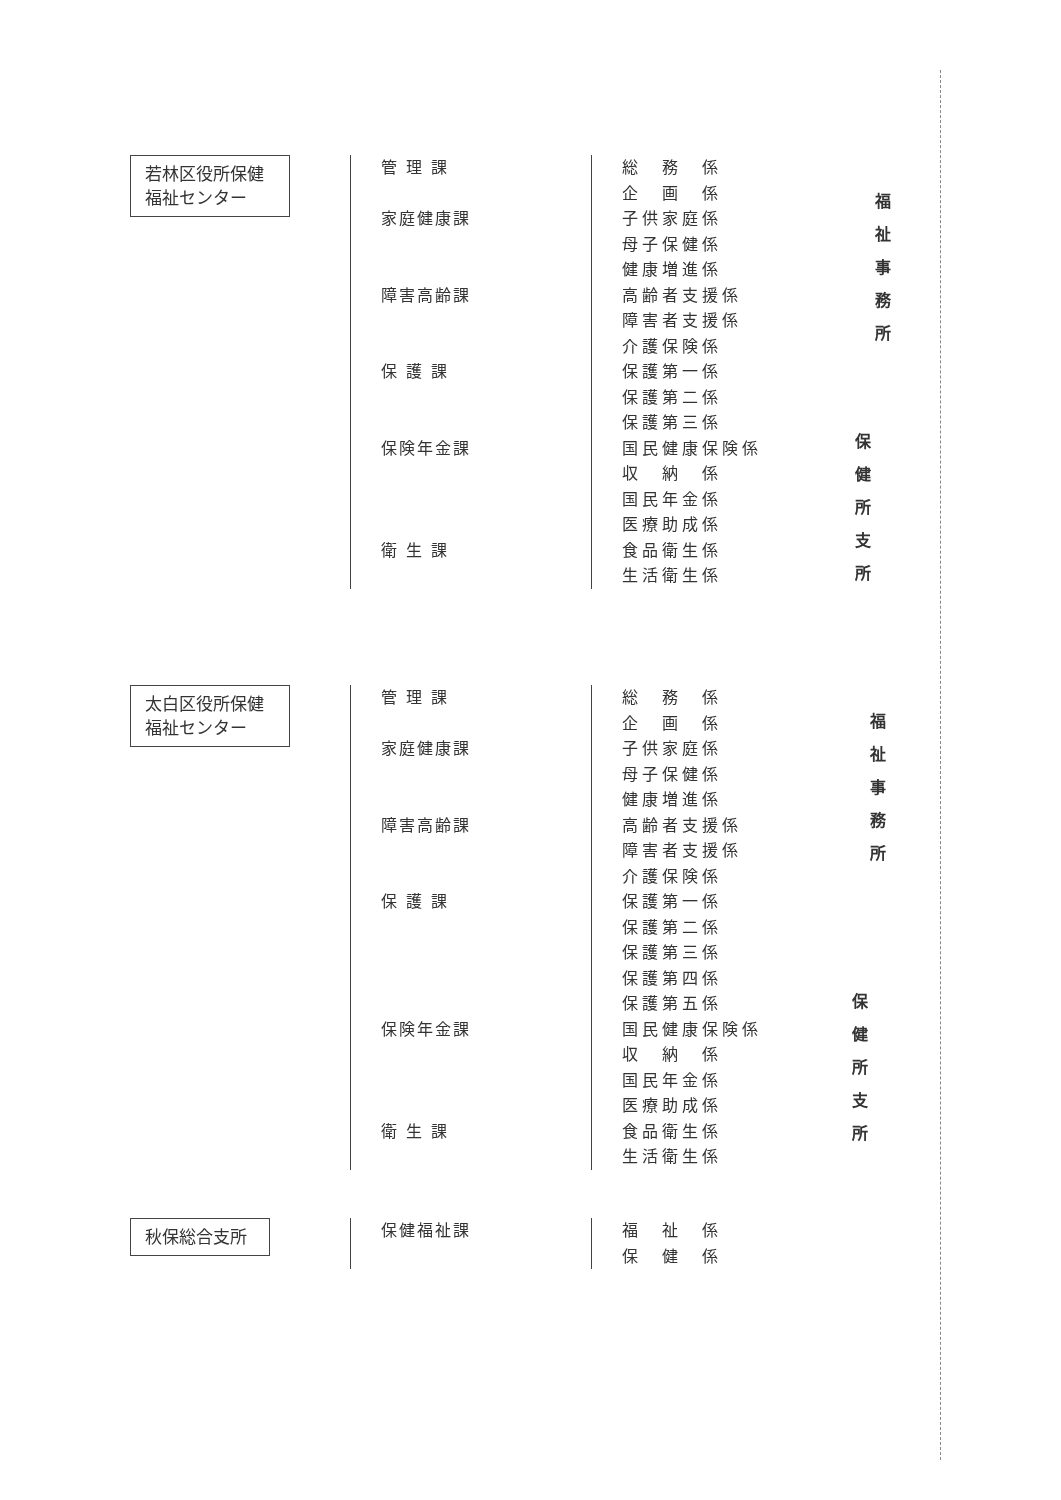若林区役所保健
福祉センター
管 理 課 総　務　係
企　画　係
家庭健康課 子供家庭係
母子保健係
健康増進係
障害高齢課 高齢者支援係
障害者支援係
介護保険係
保 護 課 保護第一係
保護第二係
保護第三係
保険年金課 国民健康保険係
収　納　係
国民年金係
医療助成係
衛 生 課 食品衛生係
生活衛生係
福 祉 事 務 所
保 健 所 支 所
太白区役所保健
福祉センター
管 理 課 総　務　係
企　画　係
家庭健康課 子供家庭係
母子保健係
健康増進係
障害高齢課 高齢者支援係
障害者支援係
介護保険係
保 護 課 保護第一係
保護第二係
保護第三係
保護第四係
保護第五係
保険年金課 国民健康保険係
収　納　係
国民年金係
医療助成係
衛 生 課 食品衛生係
生活衛生係
福 祉 事 務 所
保 健 所 支 所
秋保総合支所
保健福祉課 福　祉　係
保　健　係